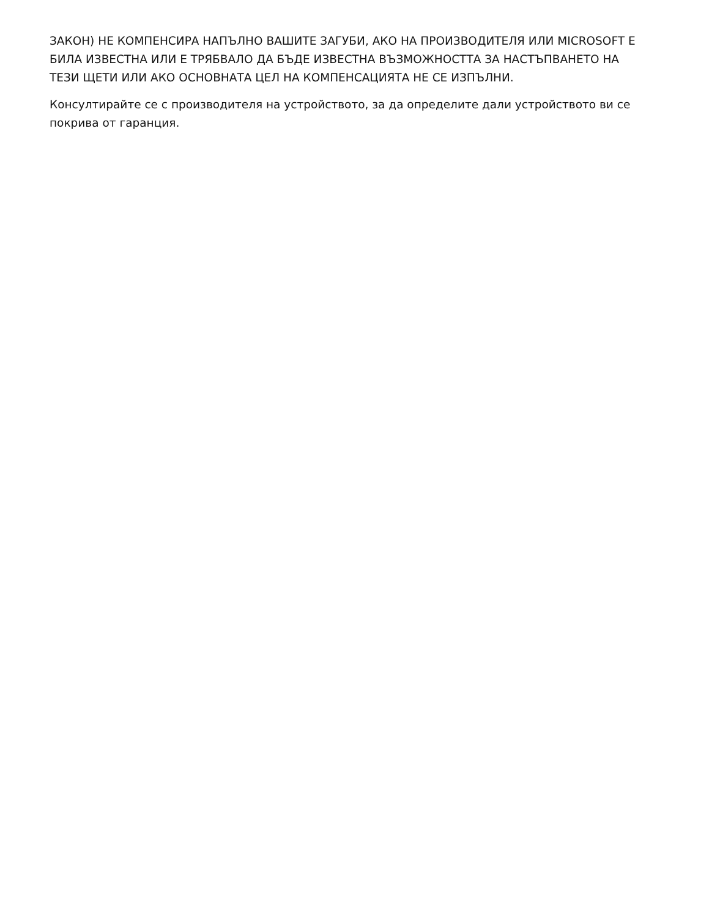ЗАКОН) НЕ КОМПЕНСИРА НАПЪЛНО ВАШИТЕ ЗАГУБИ, АКО НА ПРОИЗВОДИТЕЛЯ ИЛИ MICROSOFT Е БИЛА ИЗВЕСТНА ИЛИ Е ТРЯБВАЛО ДА БЪДЕ ИЗВЕСТНА ВЪЗМОЖНОСТТА ЗА НАСТЪПВАНЕТО НА ТЕЗИ ЩЕТИ ИЛИ АКО ОСНОВНАТА ЦЕЛ НА КОМПЕНСАЦИЯТА НЕ СЕ ИЗПЪЛНИ.
Консултирайте се с производителя на устройството, за да определите дали устройството ви се покрива от гаранция.